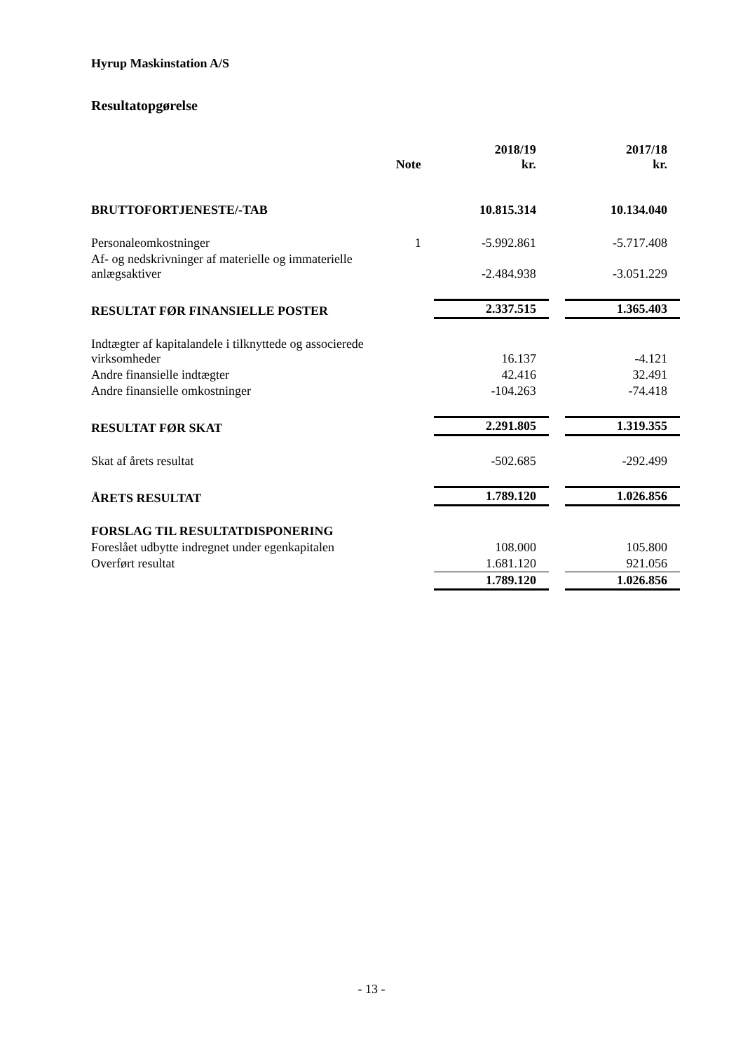Hyrup Maskinstation A/S
Resultatopgørelse
| | Note | 2018/19 kr. | | 2017/18 kr. |
| --- | --- | --- | --- | --- |
| BRUTTOFORTJENESTE/-TAB | | 10.815.314 | | 10.134.040 |
| Personaleomkostninger | 1 | -5.992.861 | | -5.717.408 |
| Af- og nedskrivninger af materielle og immaterielle anlægsaktiver | | -2.484.938 | | -3.051.229 |
| RESULTAT FØR FINANSIELLE POSTER | | 2.337.515 | | 1.365.403 |
| Indtægter af kapitalandele i tilknyttede og associerede virksomheder | | 16.137 | | -4.121 |
| Andre finansielle indtægter | | 42.416 | | 32.491 |
| Andre finansielle omkostninger | | -104.263 | | -74.418 |
| RESULTAT FØR SKAT | | 2.291.805 | | 1.319.355 |
| Skat af årets resultat | | -502.685 | | -292.499 |
| ÅRETS RESULTAT | | 1.789.120 | | 1.026.856 |
| FORSLAG TIL RESULTATDISPONERING | | | | |
| Foreslået udbytte indregnet under egenkapitalen | | 108.000 | | 105.800 |
| Overført resultat | | 1.681.120 | | 921.056 |
| | | 1.789.120 | | 1.026.856 |
- 13 -